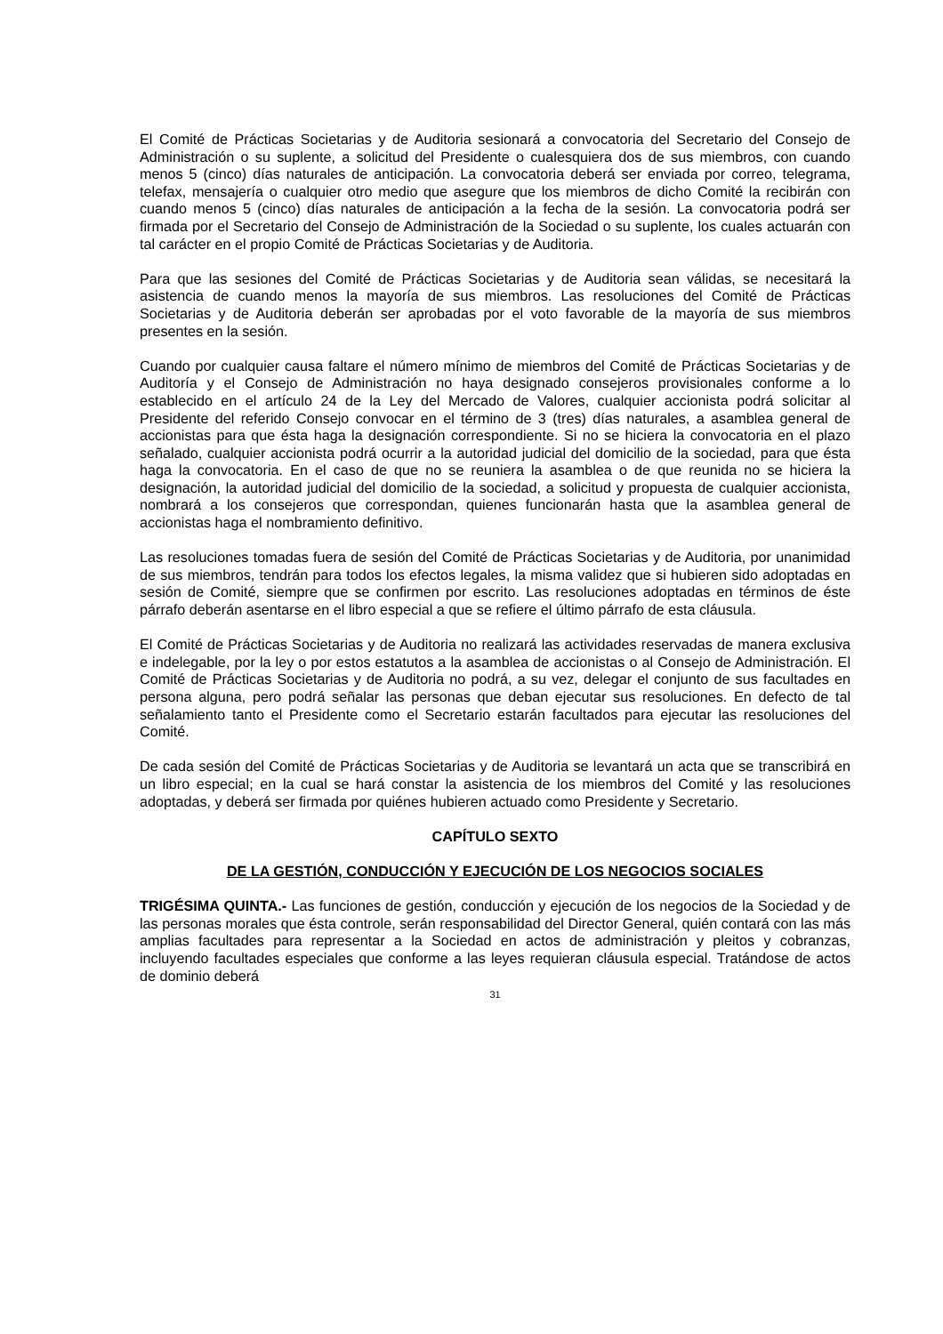El Comité de Prácticas Societarias y de Auditoria sesionará a convocatoria del Secretario del Consejo de Administración o su suplente, a solicitud del Presidente o cualesquiera dos de sus miembros, con cuando menos 5 (cinco) días naturales de anticipación. La convocatoria deberá ser enviada por correo, telegrama, telefax, mensajería o cualquier otro medio que asegure que los miembros de dicho Comité la recibirán con cuando menos 5 (cinco) días naturales de anticipación a la fecha de la sesión. La convocatoria podrá ser firmada por el Secretario del Consejo de Administración de la Sociedad o su suplente, los cuales actuarán con tal carácter en el propio Comité de Prácticas Societarias y de Auditoria.
Para que las sesiones del Comité de Prácticas Societarias y de Auditoria sean válidas, se necesitará la asistencia de cuando menos la mayoría de sus miembros. Las resoluciones del Comité de Prácticas Societarias y de Auditoria deberán ser aprobadas por el voto favorable de la mayoría de sus miembros presentes en la sesión.
Cuando por cualquier causa faltare el número mínimo de miembros del Comité de Prácticas Societarias y de Auditoría y el Consejo de Administración no haya designado consejeros provisionales conforme a lo establecido en el artículo 24 de la Ley del Mercado de Valores, cualquier accionista podrá solicitar al Presidente del referido Consejo convocar en el término de 3 (tres) días naturales, a asamblea general de accionistas para que ésta haga la designación correspondiente. Si no se hiciera la convocatoria en el plazo señalado, cualquier accionista podrá ocurrir a la autoridad judicial del domicilio de la sociedad, para que ésta haga la convocatoria. En el caso de que no se reuniera la asamblea o de que reunida no se hiciera la designación, la autoridad judicial del domicilio de la sociedad, a solicitud y propuesta de cualquier accionista, nombrará a los consejeros que correspondan, quienes funcionarán hasta que la asamblea general de accionistas haga el nombramiento definitivo.
Las resoluciones tomadas fuera de sesión del Comité de Prácticas Societarias y de Auditoria, por unanimidad de sus miembros, tendrán para todos los efectos legales, la misma validez que si hubieren sido adoptadas en sesión de Comité, siempre que se confirmen por escrito. Las resoluciones adoptadas en términos de éste párrafo deberán asentarse en el libro especial a que se refiere el último párrafo de esta cláusula.
El Comité de Prácticas Societarias y de Auditoria no realizará las actividades reservadas de manera exclusiva e indelegable, por la ley o por estos estatutos a la asamblea de accionistas o al Consejo de Administración. El Comité de Prácticas Societarias y de Auditoria no podrá, a su vez, delegar el conjunto de sus facultades en persona alguna, pero podrá señalar las personas que deban ejecutar sus resoluciones. En defecto de tal señalamiento tanto el Presidente como el Secretario estarán facultados para ejecutar las resoluciones del Comité.
De cada sesión del Comité de Prácticas Societarias y de Auditoria se levantará un acta que se transcribirá en un libro especial; en la cual se hará constar la asistencia de los miembros del Comité y las resoluciones adoptadas, y deberá ser firmada por quiénes hubieren actuado como Presidente y Secretario.
CAPÍTULO SEXTO
DE LA GESTIÓN, CONDUCCIÓN Y EJECUCIÓN DE LOS NEGOCIOS SOCIALES
TRIGÉSIMA QUINTA.- Las funciones de gestión, conducción y ejecución de los negocios de la Sociedad y de las personas morales que ésta controle, serán responsabilidad del Director General, quién contará con las más amplias facultades para representar a la Sociedad en actos de administración y pleitos y cobranzas, incluyendo facultades especiales que conforme a las leyes requieran cláusula especial. Tratándose de actos de dominio deberá
31